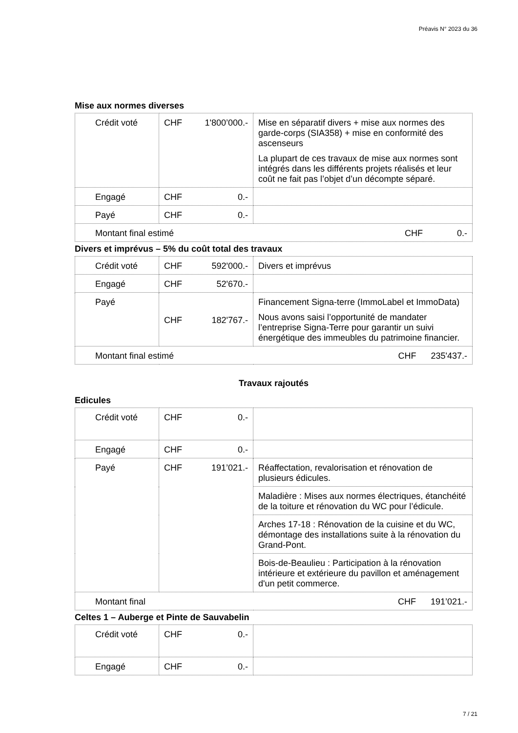Préavis N° 2023 du 36
Mise aux normes diverses
| Crédit voté | CHF 1'800’000.- | Mise en séparatif divers + mise aux normes des garde-corps (SIA358) + mise en conformité des ascenseurs La plupart de ces travaux de mise aux normes sont intégrés dans les différents projets réalisés et leur coût ne fait pas l’objet d’un décompte séparé. |
| Engagé | CHF 0.- | |
| Payé | CHF 0.- | |
| Montant final estimé CHF 0.- | | |
Divers et imprévus – 5% du coût total des travaux
| Crédit voté | CHF 592'000.- | Divers et imprévus |
| Engagé | CHF 52'670.- | |
| Payé | CHF 182'767.- | Financement Signa-terre (ImmoLabel et ImmoData) Nous avons saisi l’opportunité de mandater l’entreprise Signa-Terre pour garantir un suivi énergétique des immeubles du patrimoine financier. |
| Montant final estimé CHF 235'437.- | | |
Travaux rajoutés
Edicules
| Crédit voté | CHF 0.- | |
| Engagé | CHF 0.- | |
| Payé | CHF 191’021.- | Réaffectation, revalorisation et rénovation de plusieurs édicules. |
| | | Maladière : Mises aux normes électriques, étanchéité de la toiture et rénovation du WC pour l’édicule. |
| | | Arches 17-18 : Rénovation de la cuisine et du WC, démontage des installations suite à la rénovation du Grand-Pont. |
| | | Bois-de-Beaulieu : Participation à la rénovation intérieure et extérieure du pavillon et aménagement d'un petit commerce. |
| Montant final CHF 191’021.- | | |
Celtes 1 – Auberge et Pinte de Sauvabelin
| Crédit voté | CHF 0.- | |
| Engagé | CHF 0.- | |
7 / 21